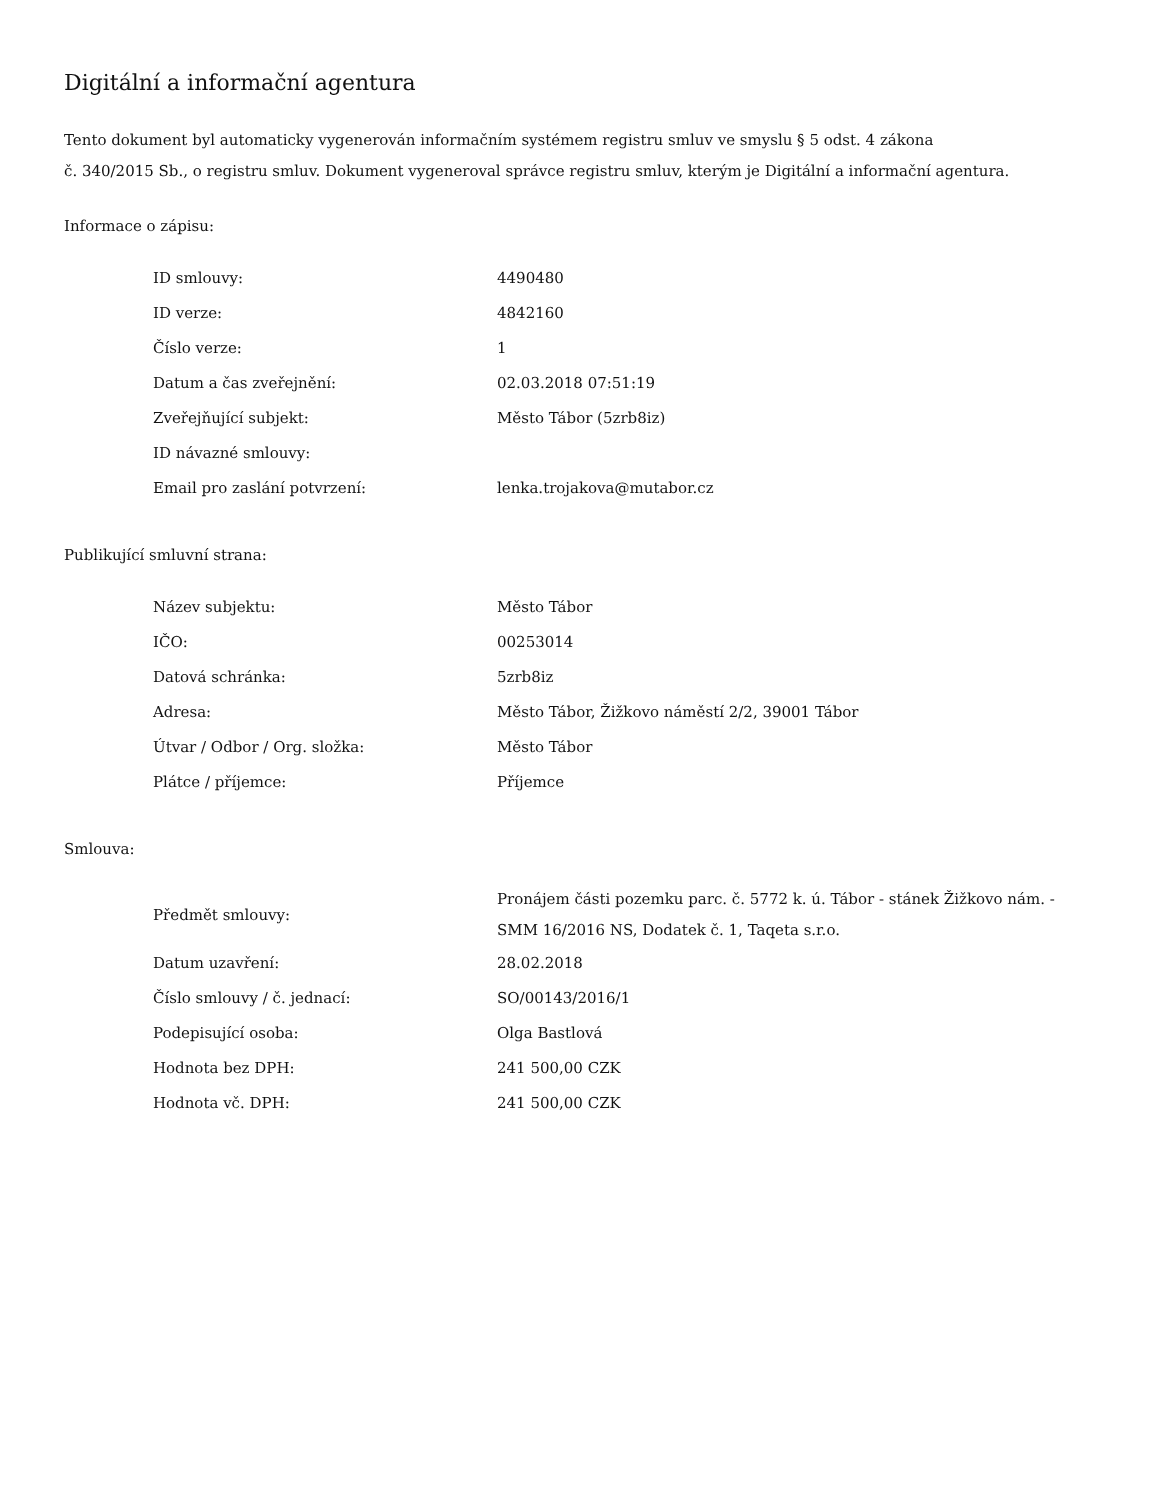Digitální a informační agentura
Tento dokument byl automaticky vygenerován informačním systémem registru smluv ve smyslu § 5 odst. 4 zákona
č. 340/2015 Sb., o registru smluv. Dokument vygeneroval správce registru smluv, kterým je Digitální a informační agentura.
Informace o zápisu:
| ID smlouvy: | 4490480 |
| ID verze: | 4842160 |
| Číslo verze: | 1 |
| Datum a čas zveřejnění: | 02.03.2018 07:51:19 |
| Zveřejňující subjekt: | Město Tábor (5zrb8iz) |
| ID návazné smlouvy: | |
| Email pro zaslání potvrzení: | lenka.trojakova@mutabor.cz |
Publikující smluvní strana:
| Název subjektu: | Město Tábor |
| IČO: | 00253014 |
| Datová schránka: | 5zrb8iz |
| Adresa: | Město Tábor, Žižkovo náměstí 2/2, 39001 Tábor |
| Útvar / Odbor / Org. složka: | Město Tábor |
| Plátce / příjemce: | Příjemce |
Smlouva:
| Předmět smlouvy: | Pronájem části pozemku parc. č. 5772 k. ú. Tábor - stánek Žižkovo nám. - SMM 16/2016 NS, Dodatek č. 1, Taqeta s.r.o. |
| Datum uzavření: | 28.02.2018 |
| Číslo smlouvy / č. jednací: | SO/00143/2016/1 |
| Podepisující osoba: | Olga Bastlová |
| Hodnota bez DPH: | 241 500,00 CZK |
| Hodnota vč. DPH: | 241 500,00 CZK |